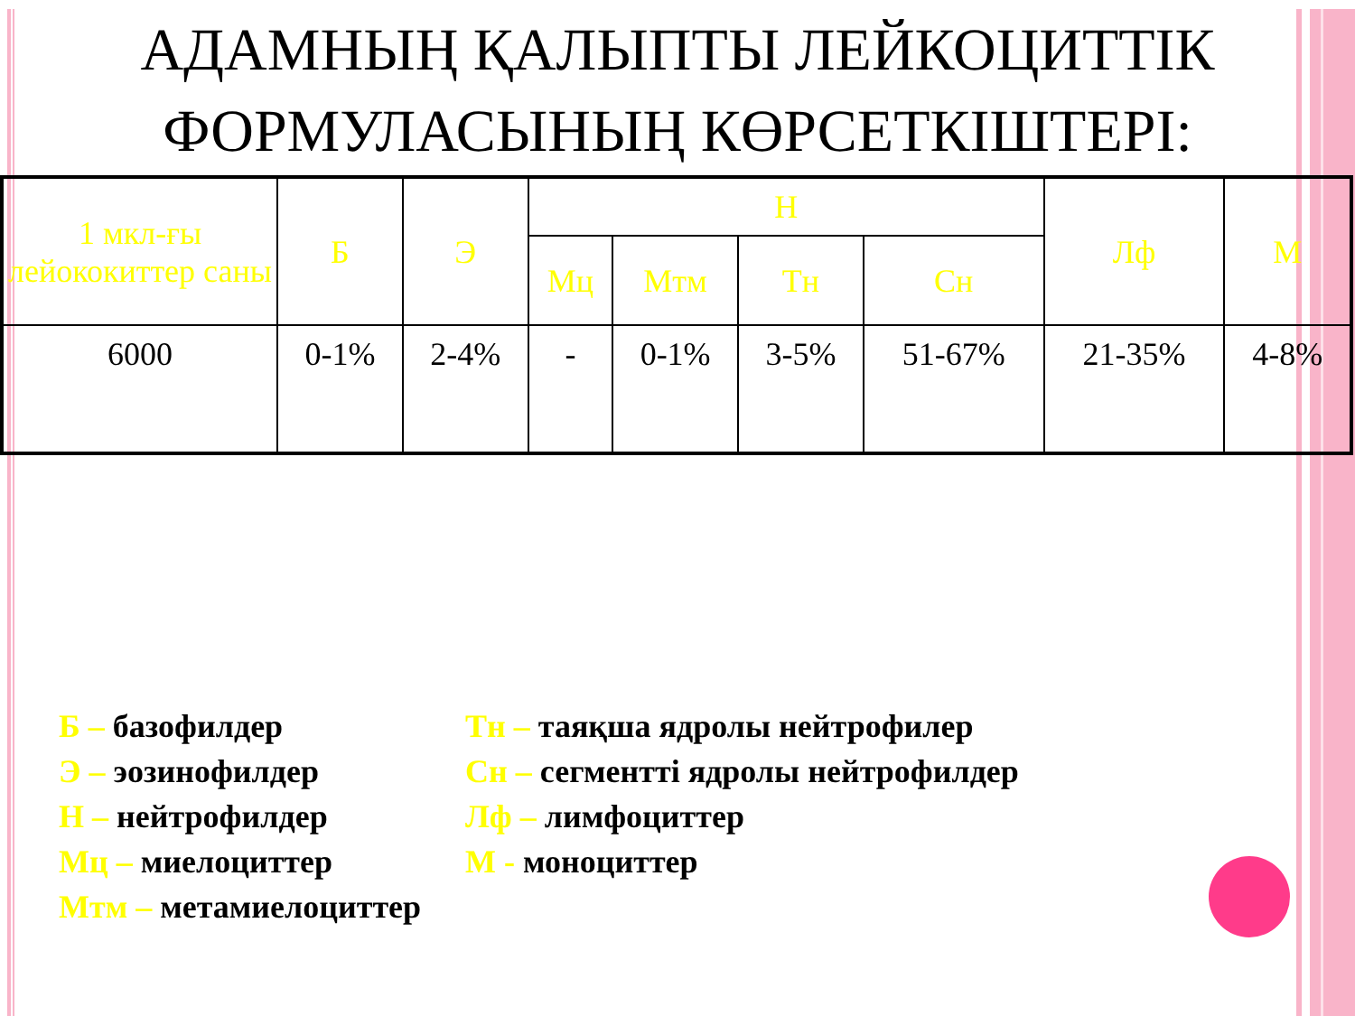АДАМНЫҢ ҚАЛЫПТЫ ЛЕЙКОЦИТТІК ФОРМУЛАСЫНЫҢ КӨРСЕТКІШТЕРІ:
| 1 мкл-ғы лейококиттер саны | Б | Э | Н | | | | Лф | М |
| --- | --- | --- | --- | --- | --- | --- | --- | --- |
| | | | Мц | Мтм | Тн | Сн | | |
| 6000 | 0-1% | 2-4% | - | 0-1% | 3-5% | 51-67% | 21-35% | 4-8% |
Б – базофилдер
Э – эозинофилдер
Н – нейтрофилдер
Мц – миелоциттер
Мтм – метамиелоциттер
Тн – таяқша ядролы нейтрофилер
Сн – сегментті ядролы нейтрофилдер
Лф – лимфоциттер
М - моноциттер